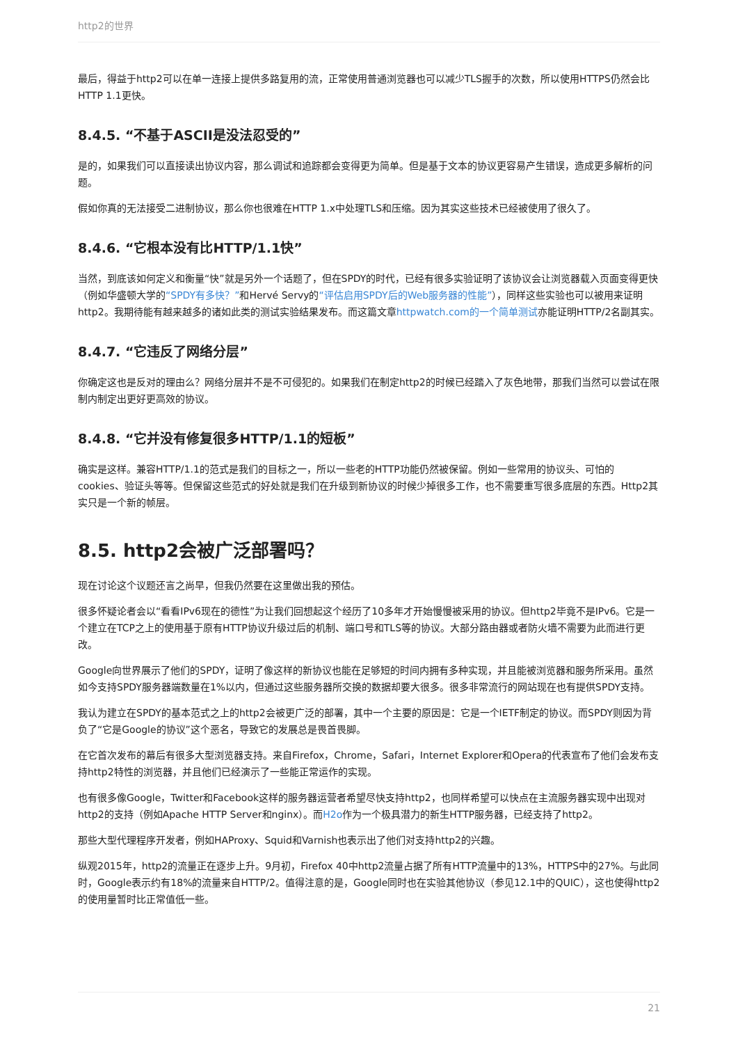http2的世界
最后，得益于http2可以在单一连接上提供多路复用的流，正常使用普通浏览器也可以减少TLS握手的次数，所以使用HTTPS仍然会比HTTP 1.1更快。
8.4.5. “不基于ASCII是没法忍受的”
是的，如果我们可以直接读出协议内容，那么调试和追踪都会变得更为简单。但是基于文本的协议更容易产生错误，造成更多解析的问题。
假如你真的无法接受二进制协议，那么你也很难在HTTP 1.x中处理TLS和压缩。因为其实这些技术已经被使用了很久了。
8.4.6. “它根本没有比HTTP/1.1快”
当然，到底该如何定义和衡量“快”就是另外一个话题了，但在SPDY的时代，已经有很多实验证明了该协议会让浏览器载入页面变得更快（例如华盛顿大学的“SPDY有多快？”和Hervé Servy的“评估启用SPDY后的Web服务器的性能”），同样这些实验也可以被用来证明http2。我期待能有越来越多的诸如此类的测试实验结果发布。而这篇文章httpwatch.com的一个简单测试亦能证明HTTP/2名副其实。
8.4.7. “它违反了网络分层”
你确定这也是反对的理由么？网络分层并不是不可侵犯的。如果我们在制定http2的时候已经踏入了灰色地带，那我们当然可以尝试在限制内制定出更好更高效的协议。
8.4.8. “它并没有修复很多HTTP/1.1的短板”
确实是这样。兼容HTTP/1.1的范式是我们的目标之一，所以一些老的HTTP功能仍然被保留。例如一些常用的协议头、可怕的cookies、验证头等等。但保留这些范式的好处就是我们在升级到新协议的时候少掉很多工作，也不需要重写很多底层的东西。Http2其实只是一个新的帧层。
8.5. http2会被广泛部署吗？
现在讨论这个议题还言之尚早，但我仍然要在这里做出我的预估。
很多怀疑论者会以“看看IPv6现在的德性”为让我们回想起这个经历了10多年才开始慢慢被采用的协议。但http2毕竟不是IPv6。它是一个建立在TCP之上的使用基于原有HTTP协议升级过后的机制、端口号和TLS等的协议。大部分路由器或者防火墙不需要为此而进行更改。
Google向世界展示了他们的SPDY，证明了像这样的新协议也能在足够短的时间内拥有多种实现，并且能被浏览器和服务所采用。虽然如今支持SPDY服务器端数量在1%以内，但通过这些服务器所交换的数据却要大很多。很多非常流行的网站现在也有提供SPDY支持。
我认为建立在SPDY的基本范式之上的http2会被更广泛的部署，其中一个主要的原因是：它是一个IETF制定的协议。而SPDY则因为背负了“它是Google的协议”这个恶名，导致它的发展总是畏首畏脚。
在它首次发布的幕后有很多大型浏览器支持。来自Firefox，Chrome，Safari，Internet Explorer和Opera的代表宣布了他们会发布支持http2特性的浏览器，并且他们已经演示了一些能正常运作的实现。
也有很多像Google，Twitter和Facebook这样的服务器运营者希望尽快支持http2，也同样希望可以快点在主流服务器实现中出现对http2的支持（例如Apache HTTP Server和nginx）。而H2o作为一个极具潜力的新生HTTP服务器，已经支持了http2。
那些大型代理程序开发者，例如HAProxy、Squid和Varnish也表示出了他们对支持http2的兴趣。
纵观2015年，http2的流量正在逐步上升。9月初，Firefox 40中http2流量占据了所有HTTP流量中的13%，HTTPS中的27%。与此同时，Google表示约有18%的流量来自HTTP/2。值得注意的是，Google同时也在实验其他协议（参见12.1中的QUIC），这也使得http2的使用量暂时比正常值低一些。
21